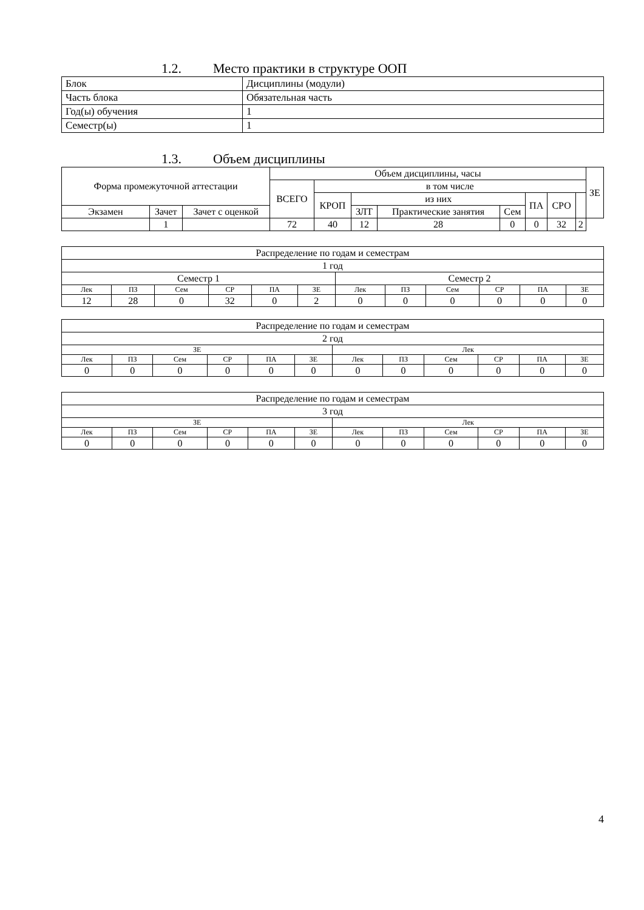1.2. Место практики в структуре ООП
| Блок | Дисциплины (модули) |
| Часть блока | Обязательная часть |
| Год(ы) обучения | 1 |
| Семестр(ы) | 1 |
1.3. Объем дисциплины
| Форма промежуточной аттестации | | | Объем дисциплины, часы | | | | | | | | ЗЕ |
| --- | --- | --- | --- | --- | --- | --- | --- | --- | --- | --- | --- |
| | | | ВСЕГО | в том числе | | | | | | | |
| | | | | КРОП | из них | | | ПА | СРО | | |
| Экзамен | Зачет | Зачет с оценкой | | | ЗЛТ | Практические занятия | Сем | | | | |
| | 1 | | 72 | 40 | 12 | 28 | 0 | 0 | 32 | 2 | |
| Распределение по годам и семестрам | | | | | | | | | | | |
| 1 год | | | | | | | | | | | |
| Семестр 1 | | | | | | Семестр 2 | | | | | |
| Лек | ПЗ | Сем | СР | ПА | ЗЕ | Лек | ПЗ | Сем | СР | ПА | ЗЕ |
| 12 | 28 | 0 | 32 | 0 | 2 | 0 | 0 | 0 | 0 | 0 | 0 |
| Распределение по годам и семестрам | | | | | | | | | | | |
| 2 год | | | | | | | | | | | |
| ЗЕ | | | | | | Лек | | | | | |
| Лек | ПЗ | Сем | СР | ПА | ЗЕ | Лек | ПЗ | Сем | СР | ПА | ЗЕ |
| 0 | 0 | 0 | 0 | 0 | 0 | 0 | 0 | 0 | 0 | 0 | 0 |
| Распределение по годам и семестрам | | | | | | | | | | | |
| 3 год | | | | | | | | | | | |
| ЗЕ | | | | | | Лек | | | | | |
| Лек | ПЗ | Сем | СР | ПА | ЗЕ | Лек | ПЗ | Сем | СР | ПА | ЗЕ |
| 0 | 0 | 0 | 0 | 0 | 0 | 0 | 0 | 0 | 0 | 0 | 0 |
4